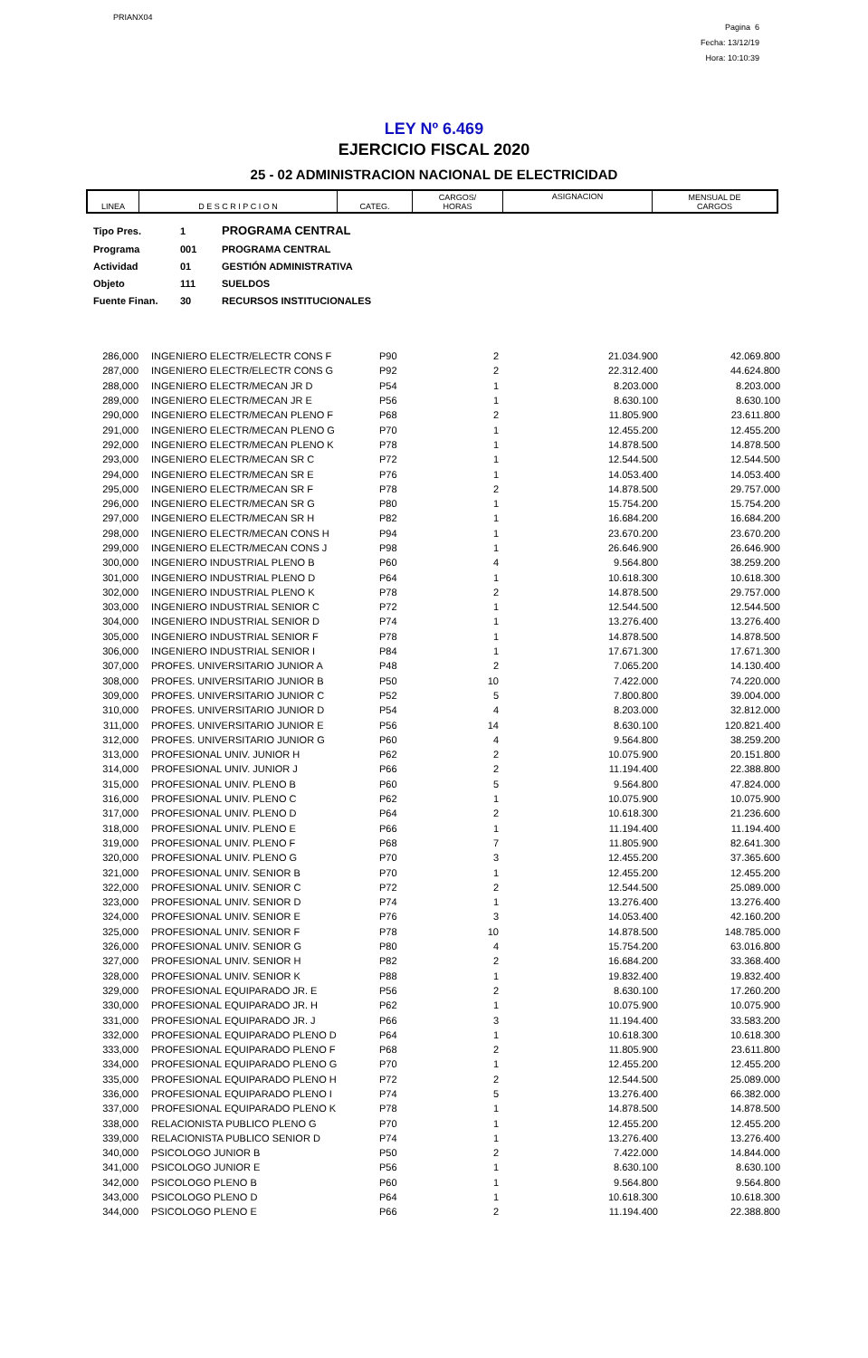PRIANX04
Pagina 6
Fecha: 13/12/19
Hora: 10:10:39
LEY Nº 6.469
EJERCICIO FISCAL 2020
25 - 02 ADMINISTRACION NACIONAL DE ELECTRICIDAD
| LINEA | D E S C R I P C I O N | CATEG. | CARGOS/ HORAS | ASIGNACION | MENSUAL DE CARGOS |
| Tipo Pres. | 1 | PROGRAMA CENTRAL |
| Programa | 001 | PROGRAMA CENTRAL |
| Actividad | 01 | GESTIÓN ADMINISTRATIVA |
| Objeto | 111 | SUELDOS |
| Fuente Finan. | 30 | RECURSOS INSTITUCIONALES |
| 286,000 | | INGENIERO ELECTR/ELECTR CONS F | P90 | 2 | 21.034.900 | 42.069.800 |
| 287,000 | | INGENIERO ELECTR/ELECTR CONS G | P92 | 2 | 22.312.400 | 44.624.800 |
| 288,000 | | INGENIERO ELECTR/MECAN JR D | P54 | 1 | 8.203.000 | 8.203.000 |
| 289,000 | | INGENIERO ELECTR/MECAN JR E | P56 | 1 | 8.630.100 | 8.630.100 |
| 290,000 | | INGENIERO ELECTR/MECAN PLENO F | P68 | 2 | 11.805.900 | 23.611.800 |
| 291,000 | | INGENIERO ELECTR/MECAN PLENO G | P70 | 1 | 12.455.200 | 12.455.200 |
| 292,000 | | INGENIERO ELECTR/MECAN PLENO K | P78 | 1 | 14.878.500 | 14.878.500 |
| 293,000 | | INGENIERO ELECTR/MECAN SR C | P72 | 1 | 12.544.500 | 12.544.500 |
| 294,000 | | INGENIERO ELECTR/MECAN SR E | P76 | 1 | 14.053.400 | 14.053.400 |
| 295,000 | | INGENIERO ELECTR/MECAN SR F | P78 | 2 | 14.878.500 | 29.757.000 |
| 296,000 | | INGENIERO ELECTR/MECAN SR G | P80 | 1 | 15.754.200 | 15.754.200 |
| 297,000 | | INGENIERO ELECTR/MECAN SR H | P82 | 1 | 16.684.200 | 16.684.200 |
| 298,000 | | INGENIERO ELECTR/MECAN CONS H | P94 | 1 | 23.670.200 | 23.670.200 |
| 299,000 | | INGENIERO ELECTR/MECAN CONS J | P98 | 1 | 26.646.900 | 26.646.900 |
| 300,000 | | INGENIERO INDUSTRIAL PLENO B | P60 | 4 | 9.564.800 | 38.259.200 |
| 301,000 | | INGENIERO INDUSTRIAL PLENO D | P64 | 1 | 10.618.300 | 10.618.300 |
| 302,000 | | INGENIERO INDUSTRIAL PLENO K | P78 | 2 | 14.878.500 | 29.757.000 |
| 303,000 | | INGENIERO INDUSTRIAL SENIOR C | P72 | 1 | 12.544.500 | 12.544.500 |
| 304,000 | | INGENIERO INDUSTRIAL SENIOR D | P74 | 1 | 13.276.400 | 13.276.400 |
| 305,000 | | INGENIERO INDUSTRIAL SENIOR F | P78 | 1 | 14.878.500 | 14.878.500 |
| 306,000 | | INGENIERO INDUSTRIAL SENIOR I | P84 | 1 | 17.671.300 | 17.671.300 |
| 307,000 | | PROFES. UNIVERSITARIO JUNIOR A | P48 | 2 | 7.065.200 | 14.130.400 |
| 308,000 | | PROFES. UNIVERSITARIO JUNIOR B | P50 | 10 | 7.422.000 | 74.220.000 |
| 309,000 | | PROFES. UNIVERSITARIO JUNIOR C | P52 | 5 | 7.800.800 | 39.004.000 |
| 310,000 | | PROFES. UNIVERSITARIO JUNIOR D | P54 | 4 | 8.203.000 | 32.812.000 |
| 311,000 | | PROFES. UNIVERSITARIO JUNIOR E | P56 | 14 | 8.630.100 | 120.821.400 |
| 312,000 | | PROFES. UNIVERSITARIO JUNIOR G | P60 | 4 | 9.564.800 | 38.259.200 |
| 313,000 | | PROFESIONAL UNIV. JUNIOR H | P62 | 2 | 10.075.900 | 20.151.800 |
| 314,000 | | PROFESIONAL UNIV. JUNIOR J | P66 | 2 | 11.194.400 | 22.388.800 |
| 315,000 | | PROFESIONAL UNIV. PLENO B | P60 | 5 | 9.564.800 | 47.824.000 |
| 316,000 | | PROFESIONAL UNIV. PLENO C | P62 | 1 | 10.075.900 | 10.075.900 |
| 317,000 | | PROFESIONAL UNIV. PLENO D | P64 | 2 | 10.618.300 | 21.236.600 |
| 318,000 | | PROFESIONAL UNIV. PLENO E | P66 | 1 | 11.194.400 | 11.194.400 |
| 319,000 | | PROFESIONAL UNIV. PLENO F | P68 | 7 | 11.805.900 | 82.641.300 |
| 320,000 | | PROFESIONAL UNIV. PLENO G | P70 | 3 | 12.455.200 | 37.365.600 |
| 321,000 | | PROFESIONAL UNIV. SENIOR B | P70 | 1 | 12.455.200 | 12.455.200 |
| 322,000 | | PROFESIONAL UNIV. SENIOR C | P72 | 2 | 12.544.500 | 25.089.000 |
| 323,000 | | PROFESIONAL UNIV. SENIOR D | P74 | 1 | 13.276.400 | 13.276.400 |
| 324,000 | | PROFESIONAL UNIV. SENIOR E | P76 | 3 | 14.053.400 | 42.160.200 |
| 325,000 | | PROFESIONAL UNIV. SENIOR F | P78 | 10 | 14.878.500 | 148.785.000 |
| 326,000 | | PROFESIONAL UNIV. SENIOR G | P80 | 4 | 15.754.200 | 63.016.800 |
| 327,000 | | PROFESIONAL UNIV. SENIOR H | P82 | 2 | 16.684.200 | 33.368.400 |
| 328,000 | | PROFESIONAL UNIV. SENIOR K | P88 | 1 | 19.832.400 | 19.832.400 |
| 329,000 | | PROFESIONAL EQUIPARADO JR. E | P56 | 2 | 8.630.100 | 17.260.200 |
| 330,000 | | PROFESIONAL EQUIPARADO JR. H | P62 | 1 | 10.075.900 | 10.075.900 |
| 331,000 | | PROFESIONAL EQUIPARADO JR. J | P66 | 3 | 11.194.400 | 33.583.200 |
| 332,000 | | PROFESIONAL EQUIPARADO PLENO D | P64 | 1 | 10.618.300 | 10.618.300 |
| 333,000 | | PROFESIONAL EQUIPARADO PLENO F | P68 | 2 | 11.805.900 | 23.611.800 |
| 334,000 | | PROFESIONAL EQUIPARADO PLENO G | P70 | 1 | 12.455.200 | 12.455.200 |
| 335,000 | | PROFESIONAL EQUIPARADO PLENO H | P72 | 2 | 12.544.500 | 25.089.000 |
| 336,000 | | PROFESIONAL EQUIPARADO PLENO I | P74 | 5 | 13.276.400 | 66.382.000 |
| 337,000 | | PROFESIONAL EQUIPARADO PLENO K | P78 | 1 | 14.878.500 | 14.878.500 |
| 338,000 | | RELACIONISTA PUBLICO PLENO G | P70 | 1 | 12.455.200 | 12.455.200 |
| 339,000 | | RELACIONISTA PUBLICO SENIOR D | P74 | 1 | 13.276.400 | 13.276.400 |
| 340,000 | | PSICOLOGO JUNIOR B | P50 | 2 | 7.422.000 | 14.844.000 |
| 341,000 | | PSICOLOGO JUNIOR E | P56 | 1 | 8.630.100 | 8.630.100 |
| 342,000 | | PSICOLOGO PLENO B | P60 | 1 | 9.564.800 | 9.564.800 |
| 343,000 | | PSICOLOGO PLENO D | P64 | 1 | 10.618.300 | 10.618.300 |
| 344,000 | | PSICOLOGO PLENO E | P66 | 2 | 11.194.400 | 22.388.800 |